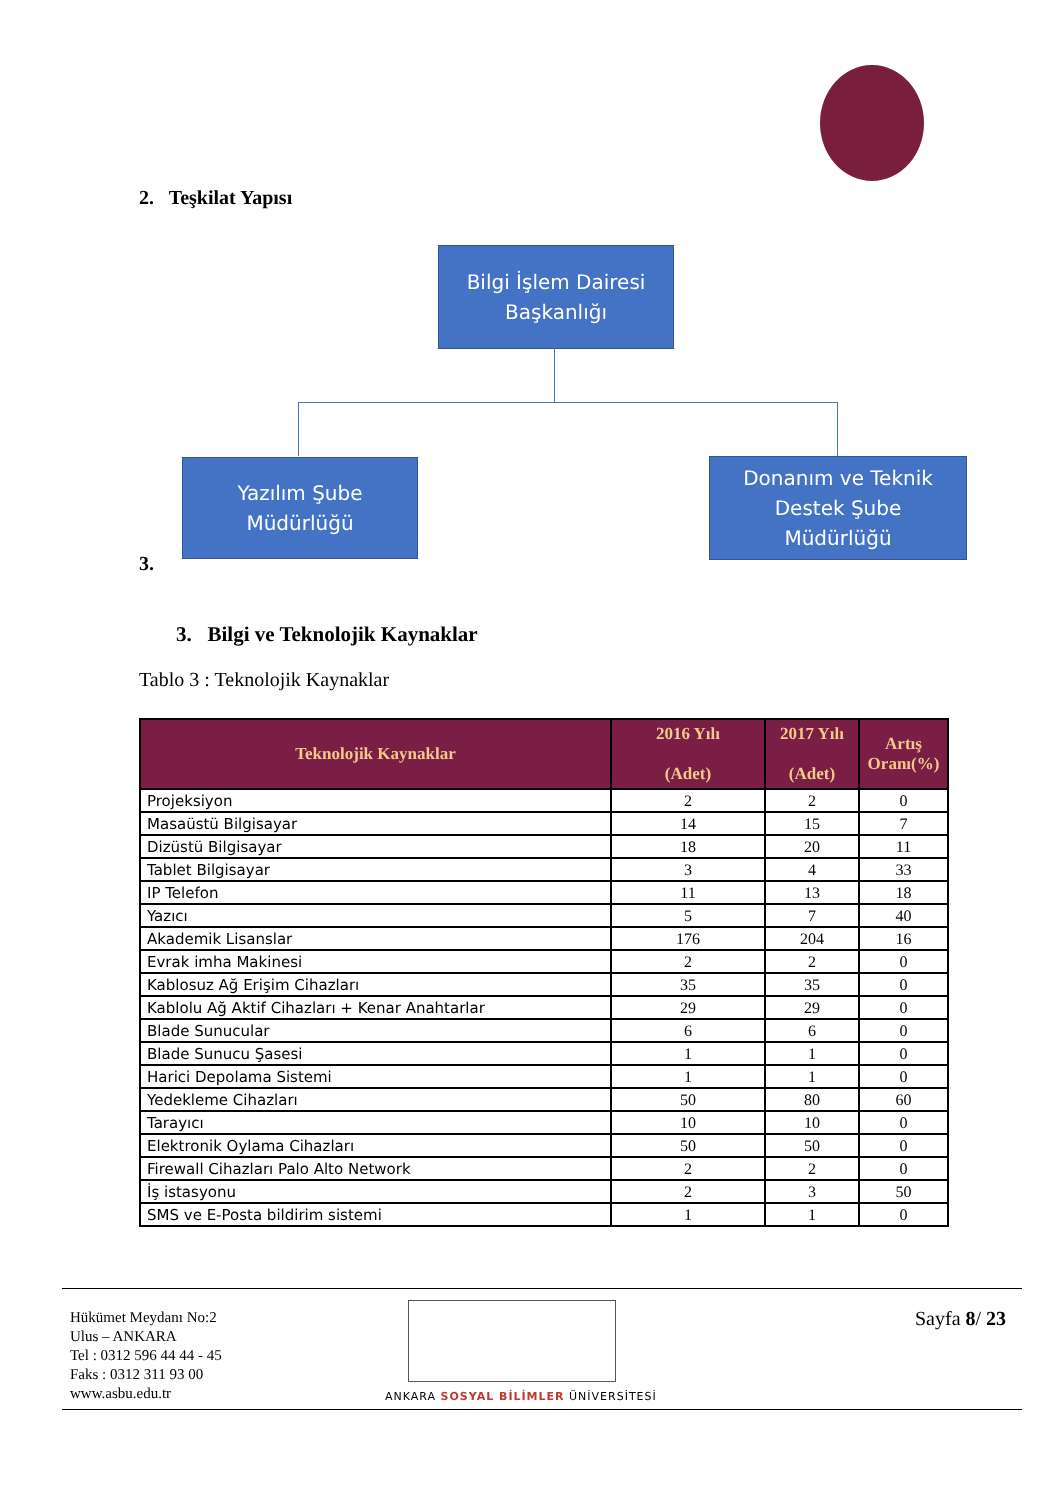2. Teşkilat Yapısı
Bilgi İşlem Dairesi
Başkanlığı
Yazılım Şube
Müdürlüğü
Donanım ve Teknik
Destek Şube
Müdürlüğü
3.
3. Bilgi ve Teknolojik Kaynaklar
Tablo 3 : Teknolojik Kaynaklar
| Teknolojik Kaynaklar | 2016 Yılı (Adet) | 2017 Yılı (Adet) | Artış Oranı(%) |
| --- | --- | --- | --- |
| Projeksiyon | 2 | 2 | 0 |
| Masaüstü Bilgisayar | 14 | 15 | 7 |
| Dizüstü Bilgisayar | 18 | 20 | 11 |
| Tablet Bilgisayar | 3 | 4 | 33 |
| IP Telefon | 11 | 13 | 18 |
| Yazıcı | 5 | 7 | 40 |
| Akademik Lisanslar | 176 | 204 | 16 |
| Evrak imha Makinesi | 2 | 2 | 0 |
| Kablosuz Ağ Erişim Cihazları | 35 | 35 | 0 |
| Kablolu Ağ Aktif Cihazları + Kenar Anahtarlar | 29 | 29 | 0 |
| Blade Sunucular | 6 | 6 | 0 |
| Blade Sunucu Şasesi | 1 | 1 | 0 |
| Harici Depolama Sistemi | 1 | 1 | 0 |
| Yedekleme Cihazları | 50 | 80 | 60 |
| Tarayıcı | 10 | 10 | 0 |
| Elektronik Oylama Cihazları | 50 | 50 | 0 |
| Firewall Cihazları Palo Alto Network | 2 | 2 | 0 |
| İş istasyonu | 2 | 3 | 50 |
| SMS ve E-Posta bildirim sistemi | 1 | 1 | 0 |
Hükümet Meydanı No:2
Ulus – ANKARA
Tel : 0312 596 44 44 - 45
Faks : 0312 311 93 00
www.asbu.edu.tr
ANKARA SOSYAL BİLİMLER ÜNİVERSİTESİ
Sayfa 8/ 23